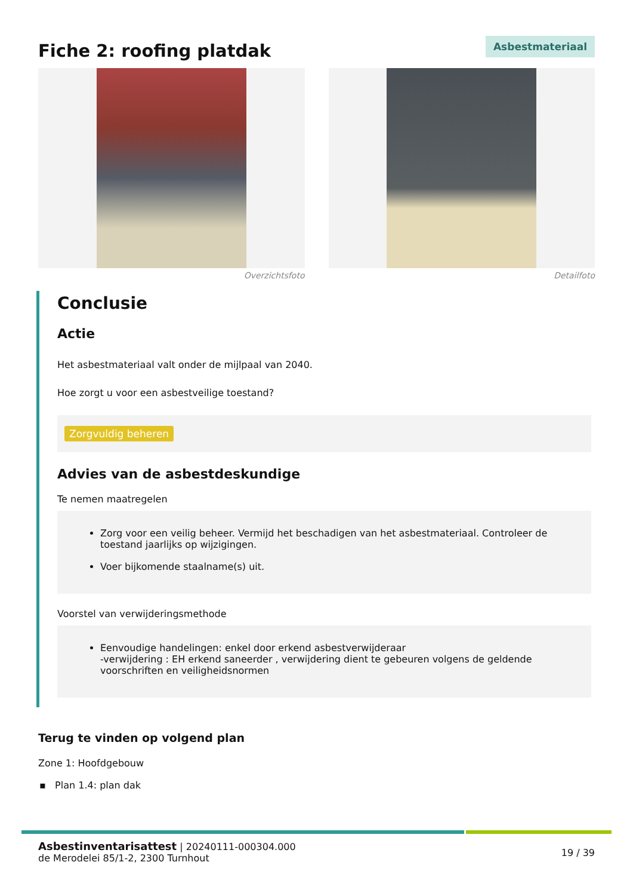Fiche 2: roofing platdak
Asbestmateriaal
Overzichtsfoto Detailfoto
Conclusie
Actie
Het asbestmateriaal valt onder de mijlpaal van 2040.
Hoe zorgt u voor een asbestveilige toestand?
Zorgvuldig beheren
Advies van de asbestdeskundige
Te nemen maatregelen
Zorg voor een veilig beheer. Vermijd het beschadigen van het asbestmateriaal. Controleer de toestand jaarlijks op wijzigingen.
Voer bijkomende staalname(s) uit.
Voorstel van verwijderingsmethode
Eenvoudige handelingen: enkel door erkend asbestverwijderaar
-verwijdering : EH erkend saneerder , verwijdering dient te gebeuren volgens de geldende voorschriften en veiligheidsnormen
Terug te vinden op volgend plan
Zone 1: Hoofdgebouw
▪ Plan 1.4: plan dak
Asbestinventarisattest | 20240111-000304.000
de Merodelei 85/1-2, 2300 Turnhout
19 / 39